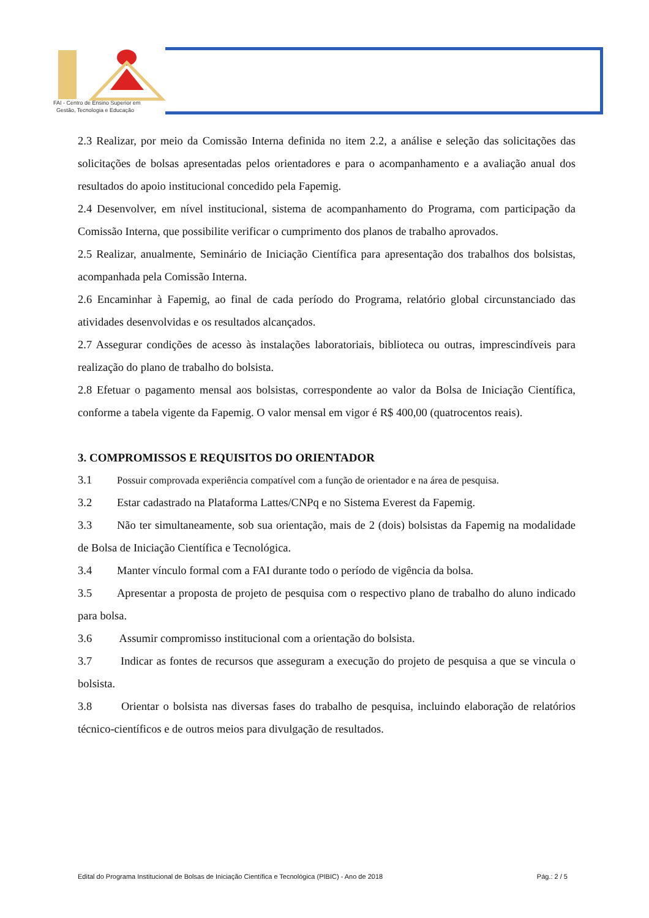FAI - Centro de Ensino Superior em
Gestão, Tecnologia e Educação
2.3 Realizar, por meio da Comissão Interna definida no item 2.2, a análise e seleção das solicitações das solicitações de bolsas apresentadas pelos orientadores e para o acompanhamento e a avaliação anual dos resultados do apoio institucional concedido pela Fapemig.
2.4 Desenvolver, em nível institucional, sistema de acompanhamento do Programa, com participação da Comissão Interna, que possibilite verificar o cumprimento dos planos de trabalho aprovados.
2.5 Realizar, anualmente, Seminário de Iniciação Científica para apresentação dos trabalhos dos bolsistas, acompanhada pela Comissão Interna.
2.6 Encaminhar à Fapemig, ao final de cada período do Programa, relatório global circunstanciado das atividades desenvolvidas e os resultados alcançados.
2.7 Assegurar condições de acesso às instalações laboratoriais, biblioteca ou outras, imprescindíveis para realização do plano de trabalho do bolsista.
2.8 Efetuar o pagamento mensal aos bolsistas, correspondente ao valor da Bolsa de Iniciação Científica, conforme a tabela vigente da Fapemig. O valor mensal em vigor é R$ 400,00 (quatrocentos reais).
3. COMPROMISSOS E REQUISITOS DO ORIENTADOR
3.1 Possuir comprovada experiência compatível com a função de orientador e na área de pesquisa.
3.2 Estar cadastrado na Plataforma Lattes/CNPq e no Sistema Everest da Fapemig.
3.3 Não ter simultaneamente, sob sua orientação, mais de 2 (dois) bolsistas da Fapemig na modalidade de Bolsa de Iniciação Científica e Tecnológica.
3.4 Manter vínculo formal com a FAI durante todo o período de vigência da bolsa.
3.5 Apresentar a proposta de projeto de pesquisa com o respectivo plano de trabalho do aluno indicado para bolsa.
3.6 Assumir compromisso institucional com a orientação do bolsista.
3.7 Indicar as fontes de recursos que asseguram a execução do projeto de pesquisa a que se vincula o bolsista.
3.8 Orientar o bolsista nas diversas fases do trabalho de pesquisa, incluindo elaboração de relatórios técnico-científicos e de outros meios para divulgação de resultados.
Edital do Programa Institucional de Bolsas de Iniciação Científica e Tecnológica (PIBIC) - Ano de 2018 Pág.: 2 / 5